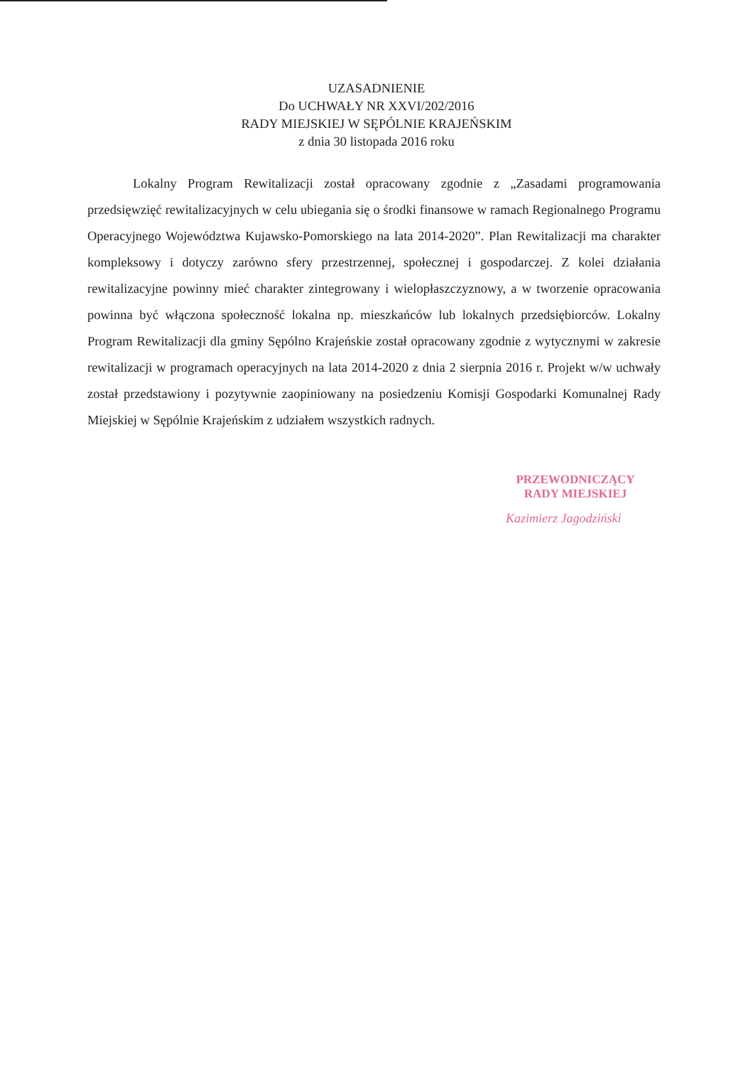UZASADNIENIE
Do UCHWAŁY NR XXVI/202/2016
RADY MIEJSKIEJ W SĘPÓLNIE KRAJEŃSKIM
z dnia 30 listopada 2016 roku
Lokalny Program Rewitalizacji został opracowany zgodnie z „Zasadami programowania przedsięwzięć rewitalizacyjnych w celu ubiegania się o środki finansowe w ramach Regionalnego Programu Operacyjnego Województwa Kujawsko-Pomorskiego na lata 2014-2020”. Plan Rewitalizacji ma charakter kompleksowy i dotyczy zarówno sfery przestrzennej, społecznej i gospodarczej. Z kolei działania rewitalizacyjne powinny mieć charakter zintegrowany i wielopłaszczyznowy, a w tworzenie opracowania powinna być włączona społeczność lokalna np. mieszkańców lub lokalnych przedsiębiorców. Lokalny Program Rewitalizacji dla gminy Sępólno Krajeńskie został opracowany zgodnie z wytycznymi w zakresie rewitalizacji w programach operacyjnych na lata 2014-2020 z dnia 2 sierpnia 2016 r. Projekt w/w uchwały został przedstawiony i pozytywnie zaopiniowany na posiedzeniu Komisji Gospodarki Komunalnej Rady Miejskiej w Sępólnie Krajeńskim z udziałem wszystkich radnych.
PRZEWODNICZĄCY
RADY MIEJSKIEJ
Kazimierz Jagodziński